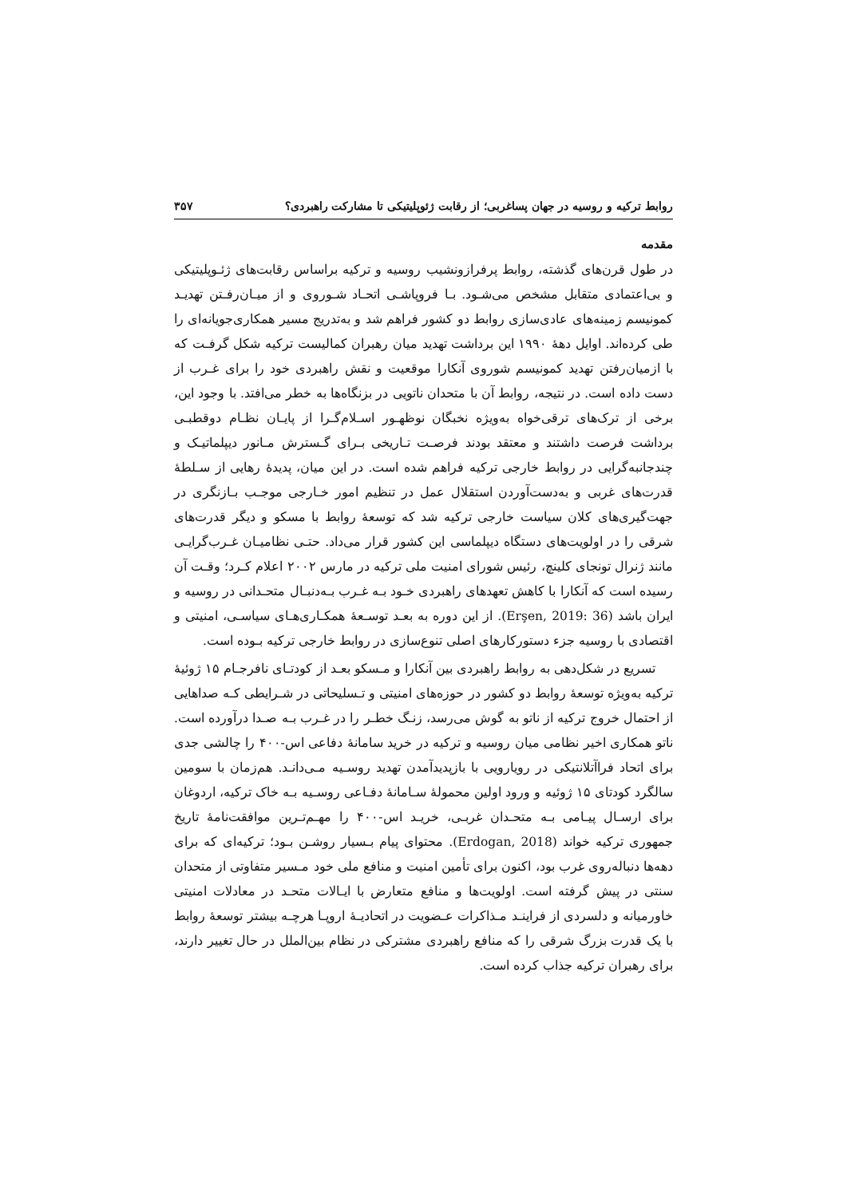روابط ترکیه و روسیه در جهان پساغربی؛ از رقابت ژئوپلیتیکی تا مشارکت راهبردی؟ ۳۵۷
مقدمه
در طول قرن‌های گذشته، روابط پرفرازونشیب روسیه و ترکیه براساس رقابت‌های ژئـوپلیتیکی و بی‌اعتمادی متقابل مشخص می‌شـود. بـا فروپاشـی اتحـاد شـوروی و از میـان‌رفـتن تهدیـد کمونیسم زمینه‌های عادی‌سازی روابط دو کشور فراهم شد و به‌تدریج مسیر همکاری‌جویانه‌ای را طی کرده‌اند. اوایل دههٔ ۱۹۹۰ این برداشت تهدید میان رهبران کمالیست ترکیه شکل گرفـت که با ازمیان‌رفتن تهدید کمونیسم شوروی آنکارا موقعیت و نقش راهبردی خود را برای غـرب از دست داده است. در نتیجه، روابط آن با متحدان ناتویی در بزنگاه‌ها به خطر می‌افتد. با وجود این، برخی از ترک‌های ترقی‌خواه به‌ویژه نخبگان نوظهـور اسـلام‌گـرا از پایـان نظـام دوقطبـی برداشت فرصت داشتند و معتقد بودند فرصـت تـاریخی بـرای گـسترش مـانور دیپلماتیـک و چندجانبه‌گرایی در روابط خارجی ترکیه فراهم شده است. در این میان، پدیدهٔ رهایی از سـلطهٔ قدرت‌های غربی و به‌دست‌آوردن استقلال عمل در تنظیم امور خـارجی موجـب بـازنگری در جهت‌گیری‌های کلان سیاست خارجی ترکیه شد که توسعهٔ روابط با مسکو و دیگر قدرت‌های شرقی را در اولویت‌های دستگاه دیپلماسی این کشور قرار می‌داد. حتـی نظامیـان غـرب‌گرایـی مانند ژنرال تونجای کلینچ، رئیس شورای امنیت ملی ترکیه در مارس ۲۰۰۲ اعلام کـرد؛ وقـت آن رسیده است که آنکارا با کاهش تعهدهای راهبردی خـود بـه غـرب بـه‌دنبـال متحـدانی در روسیه و ایران باشد (Erşen, 2019: 36). از این دوره به بعـد توسـعهٔ همکـاری‌هـای سیاسـی، امنیتی و اقتصادی با روسیه جزء دستورکارهای اصلی تنوع‌سازی در روابط خارجی ترکیه بـوده است.
تسریع در شکل‌دهی به روابط راهبردی بین آنکارا و مـسکو بعـد از کودتـای نافرجـام ۱۵ ژوئیهٔ ترکیه به‌ویژه توسعهٔ روابط دو کشور در حوزه‌های امنیتی و تـسلیحاتی در شـرایطی کـه صداهایی از احتمال خروج ترکیه از ناتو به گوش می‌رسد، زنـگ خطـر را در غـرب بـه صـدا درآورده است. ناتو همکاری اخیر نظامی میان روسیه و ترکیه در خرید سامانهٔ دفاعی اس-۴۰۰ را چالشی جدی برای اتحاد فراآتلانتیکی در رویارویی با بازپدیدآمدن تهدید روسـیه مـی‌دانـد. هم‌زمان با سومین سالگرد کودتای ۱۵ ژوئیه و ورود اولین محمولهٔ سـامانهٔ دفـاعی روسـیه بـه خاک ترکیه، اردوغان برای ارسـال پیـامی بـه متحـدان غربـی، خریـد اس-۴۰۰ را مهـم‌تـرین موافقت‌نامهٔ تاریخ جمهوری ترکیه خواند (Erdogan, 2018). محتوای پیام بـسیار روشـن بـود؛ ترکیه‌ای که برای دهه‌ها دنباله‌روی غرب بود، اکنون برای تأمین امنیت و منافع ملی خود مـسیر متفاوتی از متحدان سنتی در پیش گرفته است. اولویت‌ها و منافع متعارض با ایـالات متحـد در معادلات امنیتی خاورمیانه و دلسردی از فراینـد مـذاکرات عـضویت در اتحادیـهٔ اروپـا هرچـه بیشتر توسعهٔ روابط با یک قدرت بزرگ شرقی را که منافع راهبردی مشترکی در نظام بین‌الملل در حال تغییر دارند، برای رهبران ترکیه جذاب کرده است.